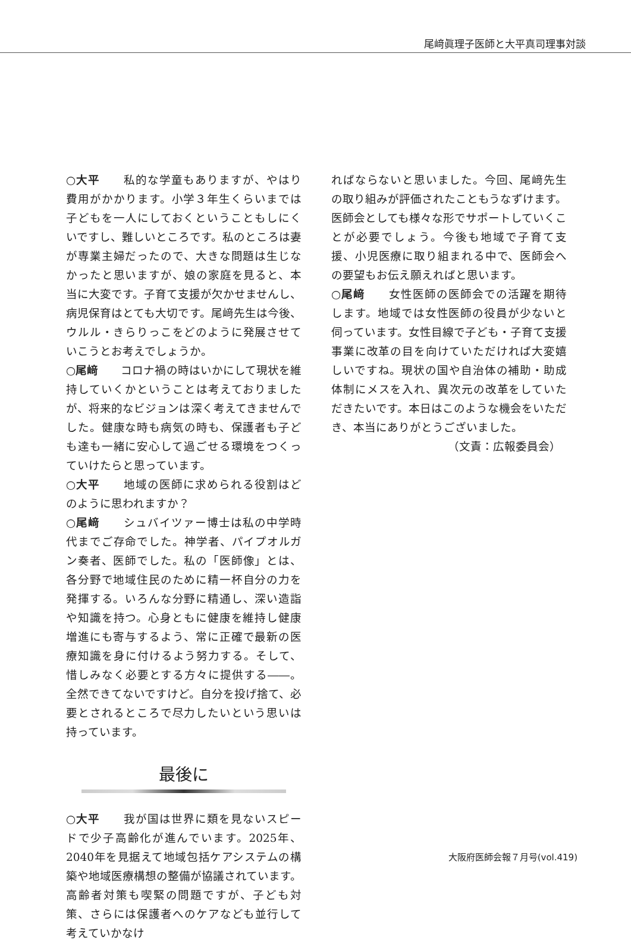尾﨑眞理子医師と大平真司理事対談
○大平　　私的な学童もありますが、やはり費用がかかります。小学３年生くらいまでは子どもを一人にしておくということもしにくいですし、難しいところです。私のところは妻が専業主婦だったので、大きな問題は生じなかったと思いますが、娘の家庭を見ると、本当に大変です。子育て支援が欠かせませんし、病児保育はとても大切です。尾﨑先生は今後、ウルル・きらりっこをどのように発展させていこうとお考えでしょうか。
○尾﨑　　コロナ禍の時はいかにして現状を維持していくかということは考えておりましたが、将来的なビジョンは深く考えてきませんでした。健康な時も病気の時も、保護者も子ども達も一緒に安心して過ごせる環境をつくっていけたらと思っています。
○大平　　地域の医師に求められる役割はどのように思われますか？
○尾﨑　　シュバイツァー博士は私の中学時代までご存命でした。神学者、パイプオルガン奏者、医師でした。私の「医師像」とは、各分野で地域住民のために精一杯自分の力を発揮する。いろんな分野に精通し、深い造詣や知識を持つ。心身ともに健康を維持し健康増進にも寄与するよう、常に正確で最新の医療知識を身に付けるよう努力する。そして、惜しみなく必要とする方々に提供する――。全然できてないですけど。自分を投げ捨て、必要とされるところで尽力したいという思いは持っています。
最後に
○大平　　我が国は世界に類を見ないスピードで少子高齢化が進んでいます。2025年、2040年を見据えて地域包括ケアシステムの構築や地域医療構想の整備が協議されています。高齢者対策も喫緊の問題ですが、子ども対策、さらには保護者へのケアなども並行して考えていかなけ
ればならないと思いました。今回、尾﨑先生の取り組みが評価されたこともうなずけます。医師会としても様々な形でサポートしていくことが必要でしょう。今後も地域で子育て支援、小児医療に取り組まれる中で、医師会への要望もお伝え願えればと思います。
○尾﨑　　女性医師の医師会での活躍を期待します。地域では女性医師の役員が少ないと伺っています。女性目線で子ども・子育て支援事業に改革の目を向けていただければ大変嬉しいですね。現状の国や自治体の補助・助成体制にメスを入れ、異次元の改革をしていただきたいです。本日はこのような機会をいただき、本当にありがとうございました。
（文責：広報委員会）
大阪府医師会報７月号(vol.419)